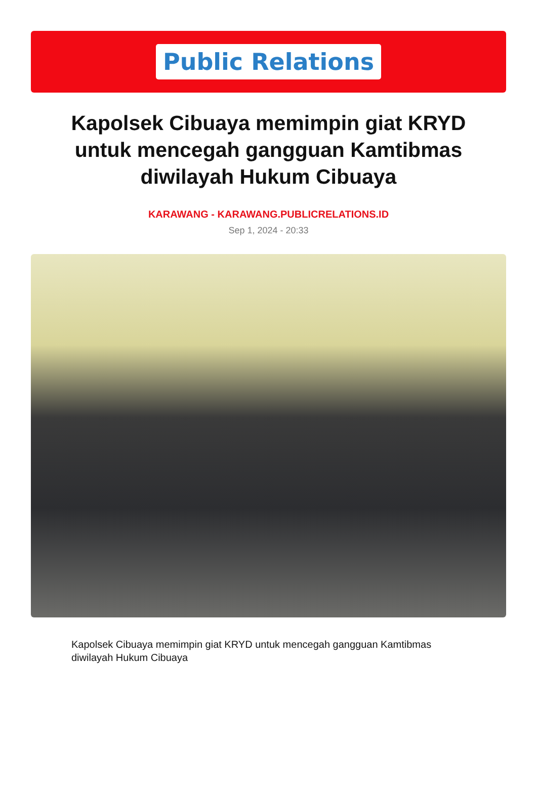Public Relations
Kapolsek Cibuaya memimpin giat KRYD untuk mencegah gangguan Kamtibmas diwilayah Hukum Cibuaya
KARAWANG - KARAWANG.PUBLICRELATIONS.ID
Sep 1, 2024 - 20:33
Kapolsek Cibuaya memimpin giat KRYD untuk mencegah gangguan Kamtibmas diwilayah Hukum Cibuaya